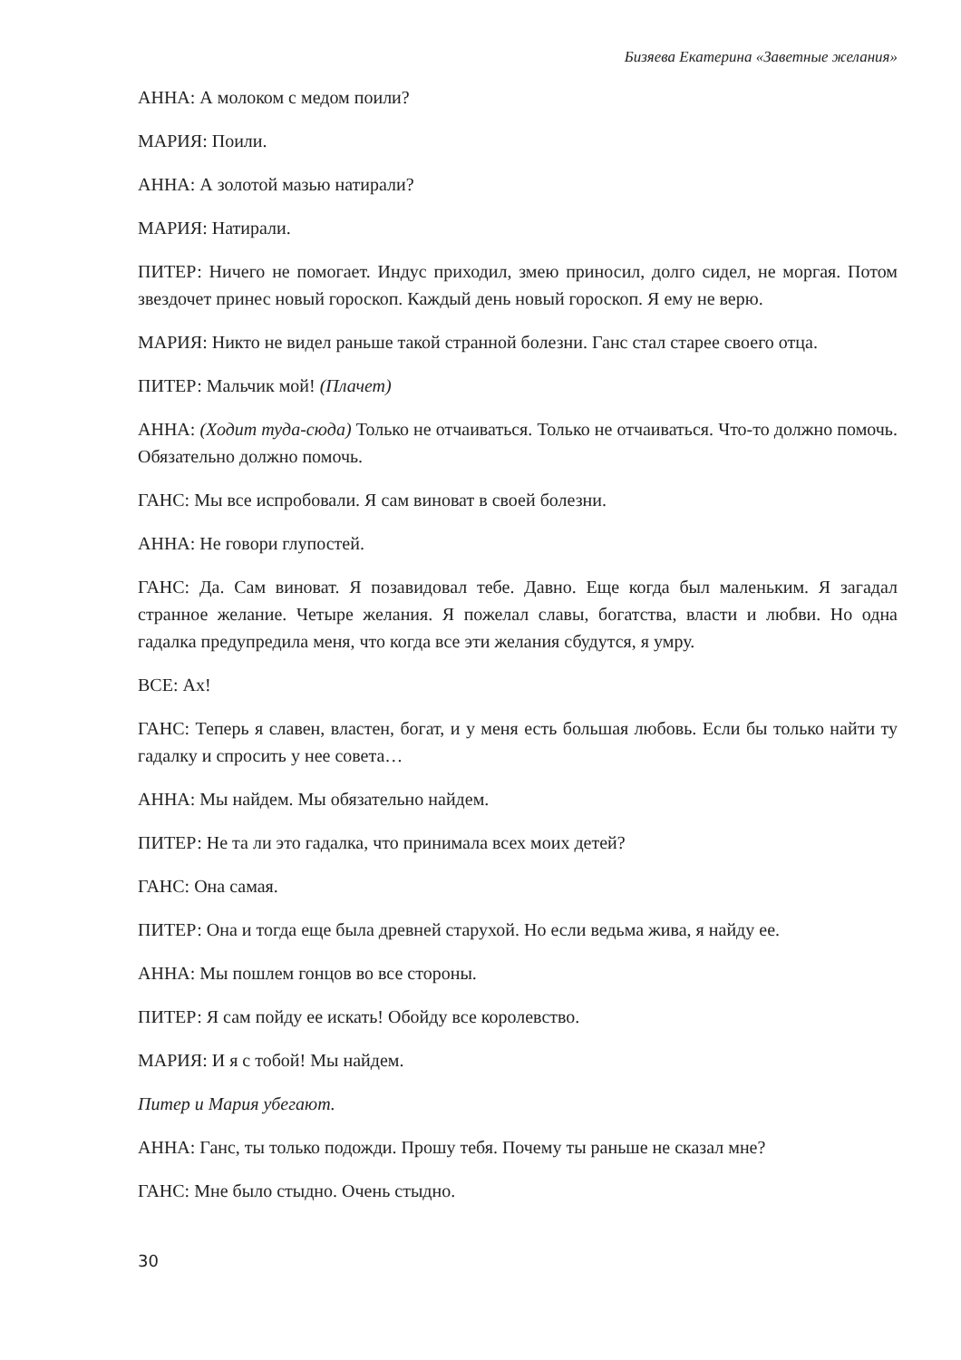Бизяева Екатерина «Заветные желания»
АННА: А молоком с медом поили?
МАРИЯ: Поили.
АННА: А золотой мазью натирали?
МАРИЯ: Натирали.
ПИТЕР: Ничего не помогает. Индус приходил, змею приносил, долго сидел, не моргая. Потом звездочет принес новый гороскоп. Каждый день новый гороскоп. Я ему не верю.
МАРИЯ: Никто не видел раньше такой странной болезни. Ганс стал старее своего отца.
ПИТЕР: Мальчик мой! (Плачет)
АННА: (Ходит туда-сюда) Только не отчаиваться. Только не отчаиваться. Что-то должно помочь. Обязательно должно помочь.
ГАНС: Мы все испробовали. Я сам виноват в своей болезни.
АННА: Не говори глупостей.
ГАНС: Да. Сам виноват. Я позавидовал тебе. Давно. Еще когда был маленьким. Я загадал странное желание. Четыре желания. Я пожелал славы, богатства, власти и любви. Но одна гадалка предупредила меня, что когда все эти желания сбудутся, я умру.
ВСЕ: Ах!
ГАНС: Теперь я славен, властен, богат, и у меня есть большая любовь. Если бы только найти ту гадалку и спросить у нее совета…
АННА: Мы найдем. Мы обязательно найдем.
ПИТЕР: Не та ли это гадалка, что принимала всех моих детей?
ГАНС: Она самая.
ПИТЕР: Она и тогда еще была древней старухой. Но если ведьма жива, я найду ее.
АННА: Мы пошлем гонцов во все стороны.
ПИТЕР: Я сам пойду ее искать! Обойду все королевство.
МАРИЯ: И я с тобой! Мы найдем.
Питер и Мария убегают.
АННА: Ганс, ты только подожди. Прошу тебя. Почему ты раньше не сказал мне?
ГАНС: Мне было стыдно. Очень стыдно.
30